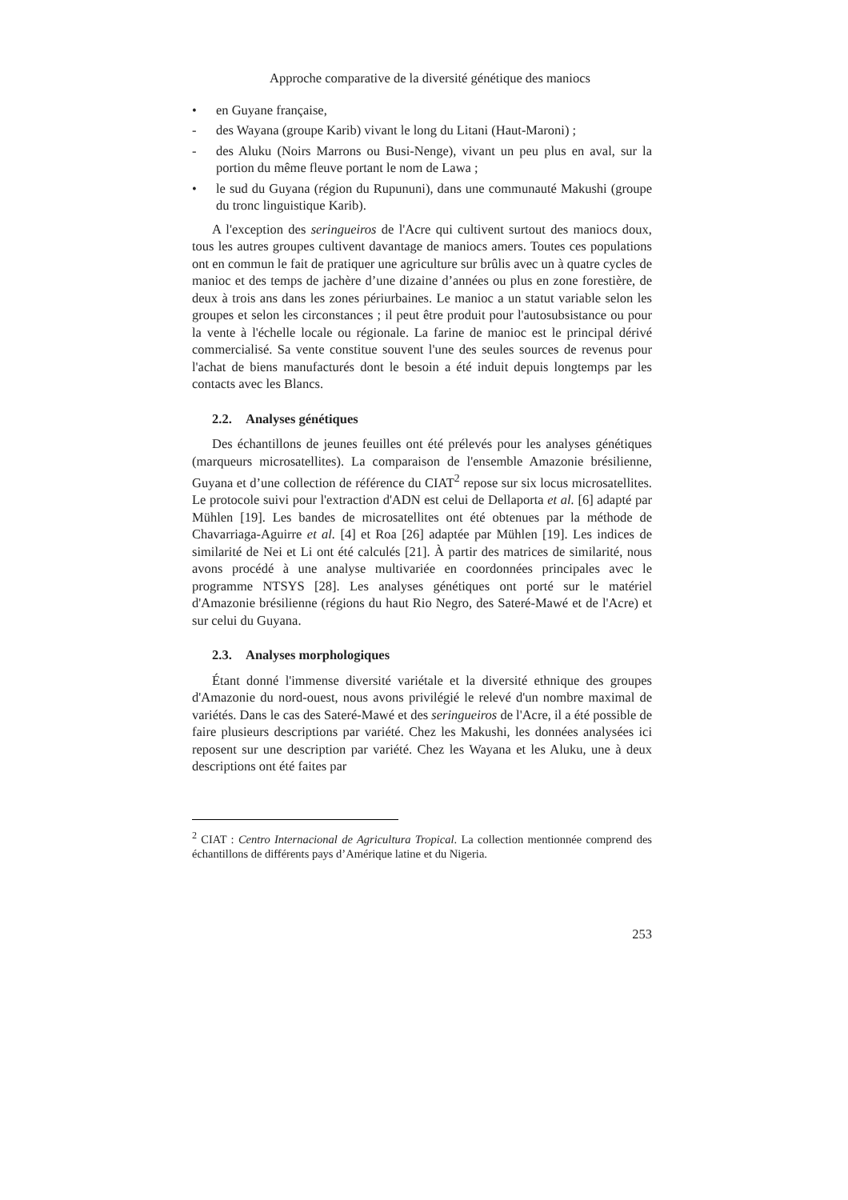Approche comparative de la diversité génétique des maniocs
• en Guyane française,
- des Wayana (groupe Karib) vivant le long du Litani (Haut-Maroni) ;
- des Aluku (Noirs Marrons ou Busi-Nenge), vivant un peu plus en aval, sur la portion du même fleuve portant le nom de Lawa ;
• le sud du Guyana (région du Rupununi), dans une communauté Makushi (groupe du tronc linguistique Karib).
A l'exception des seringueiros de l'Acre qui cultivent surtout des maniocs doux, tous les autres groupes cultivent davantage de maniocs amers. Toutes ces populations ont en commun le fait de pratiquer une agriculture sur brûlis avec un à quatre cycles de manioc et des temps de jachère d’une dizaine d’années ou plus en zone forestière, de deux à trois ans dans les zones périurbaines. Le manioc a un statut variable selon les groupes et selon les circonstances ; il peut être produit pour l'autosubsistance ou pour la vente à l'échelle locale ou régionale. La farine de manioc est le principal dérivé commercialisé. Sa vente constitue souvent l'une des seules sources de revenus pour l'achat de biens manufacturés dont le besoin a été induit depuis longtemps par les contacts avec les Blancs.
2.2. Analyses génétiques
Des échantillons de jeunes feuilles ont été prélevés pour les analyses génétiques (marqueurs microsatellites). La comparaison de l'ensemble Amazonie brésilienne, Guyana et d’une collection de référence du CIAT<sup>2</sup> repose sur six locus microsatellites. Le protocole suivi pour l'extraction d'ADN est celui de Dellaporta et al. [6] adapté par Mühlen [19]. Les bandes de microsatellites ont été obtenues par la méthode de Chavarriaga-Aguirre et al. [4] et Roa [26] adaptée par Mühlen [19]. Les indices de similarité de Nei et Li ont été calculés [21]. À partir des matrices de similarité, nous avons procédé à une analyse multivariée en coordonnées principales avec le programme NTSYS [28]. Les analyses génétiques ont porté sur le matériel d'Amazonie brésilienne (régions du haut Rio Negro, des Sateré-Mawé et de l'Acre) et sur celui du Guyana.
2.3. Analyses morphologiques
Étant donné l'immense diversité variétale et la diversité ethnique des groupes d'Amazonie du nord-ouest, nous avons privilégié le relevé d'un nombre maximal de variétés. Dans le cas des Sateré-Mawé et des seringueiros de l'Acre, il a été possible de faire plusieurs descriptions par variété. Chez les Makushi, les données analysées ici reposent sur une description par variété. Chez les Wayana et les Aluku, une à deux descriptions ont été faites par
<sup>2</sup> CIAT : Centro Internacional de Agricultura Tropical. La collection mentionnée comprend des échantillons de différents pays d’Amérique latine et du Nigeria.
253